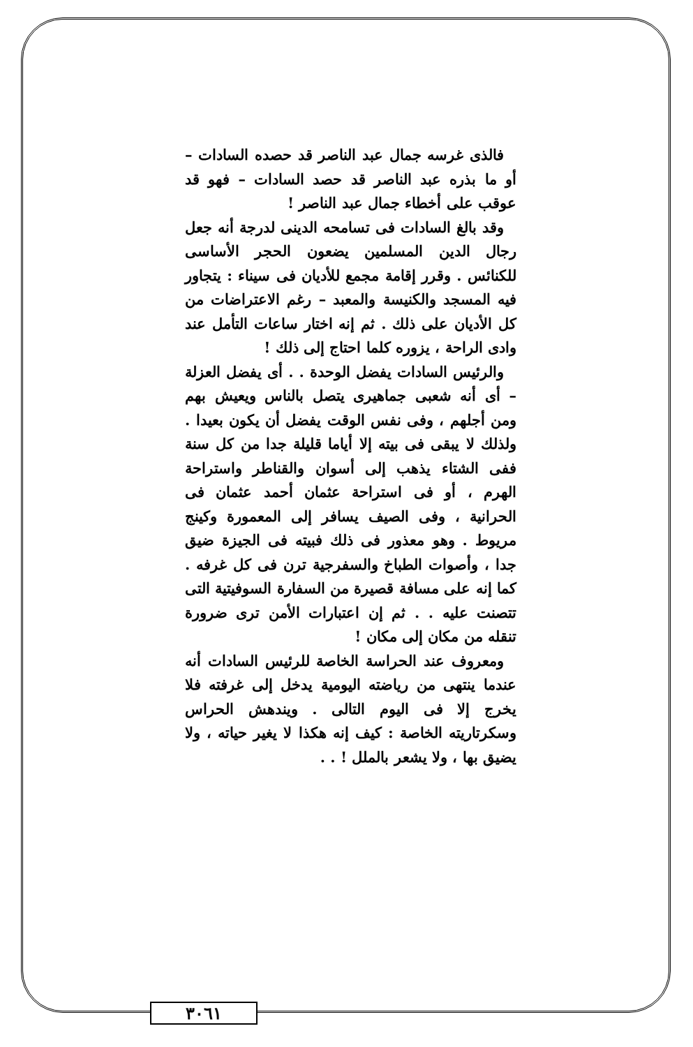فالذى غرسه جمال عبد الناصر قد حصده السادات – أو ما بذره عبد الناصر قد حصد السادات – فهو قد عوقب على أخطاء جمال عبد الناصر !
وقد بالغ السادات فى تسامحه الدينى لدرجة أنه جعل رجال الدين المسلمين يضعون الحجر الأساسى للكنائس . وقرر إقامة مجمع للأديان فى سيناء : يتجاور فيه المسجد والكنيسة والمعبد – رغم الاعتراضات من كل الأديان على ذلك . ثم إنه اختار ساعات التأمل عند وادى الراحة ، يزوره كلما احتاج إلى ذلك !
والرئيس السادات يفضل الوحدة . . أى يفضل العزلة – أى أنه شعبى جماهيرى يتصل بالناس ويعيش بهم ومن أجلهم ، وفى نفس الوقت يفضل أن يكون بعيدا . ولذلك لا يبقى فى بيته إلا أياما قليلة جدا من كل سنة ففى الشتاء يذهب إلى أسوان والقناطر واستراحة الهرم ، أو فى استراحة عثمان أحمد عثمان فى الحرانية ، وفى الصيف يسافر إلى المعمورة وكينج مريوط . وهو معذور فى ذلك فبيته فى الجيزة ضيق جدا ، وأصوات الطباخ والسفرجية ترن فى كل غرفه . كما إنه على مسافة قصيرة من السفارة السوفيتية التى تتصنت عليه . . ثم إن اعتبارات الأمن ترى ضرورة تنقله من مكان إلى مكان !
ومعروف عند الحراسة الخاصة للرئيس السادات أنه عندما ينتهى من رياضته اليومية يدخل إلى غرفته فلا يخرج إلا فى اليوم التالى . ويندهش الحراس وسكرتاريته الخاصة : كيف إنه هكذا لا يغير حياته ، ولا يضيق بها ، ولا يشعر بالملل ! . .
٣٠٦١